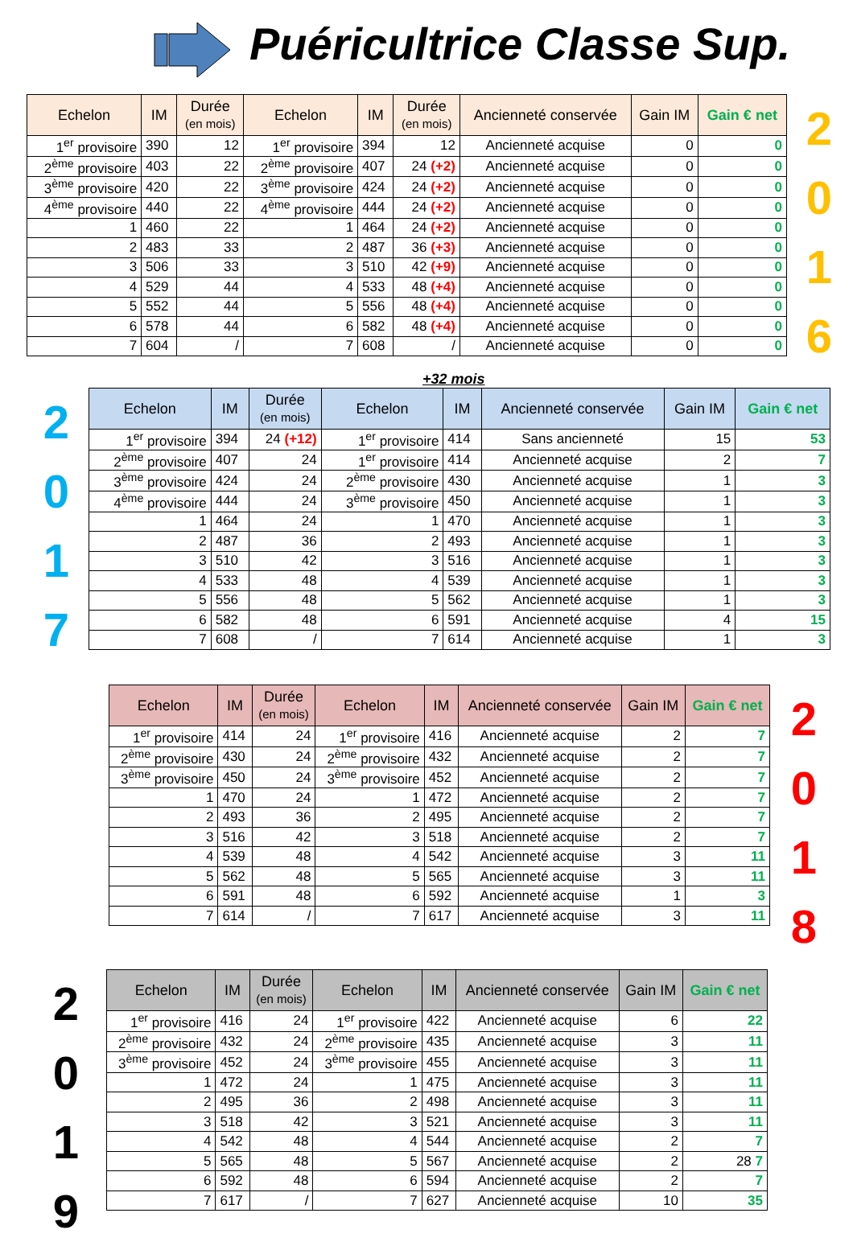Puéricultrice Classe Sup.
| Echelon | IM | Durée (en mois) | Echelon | IM | Durée (en mois) | Ancienneté conservée | Gain IM | Gain € net |
| --- | --- | --- | --- | --- | --- | --- | --- | --- |
| 1<sup>er</sup> provisoire | 390 | 12 | 1<sup>er</sup> provisoire | 394 | 12 | Ancienneté acquise | 0 | 0 |
| 2<sup>ème</sup> provisoire | 403 | 22 | 2<sup>ème</sup> provisoire | 407 | 24 (+2) | Ancienneté acquise | 0 | 0 |
| 3<sup>ème</sup> provisoire | 420 | 22 | 3<sup>ème</sup> provisoire | 424 | 24 (+2) | Ancienneté acquise | 0 | 0 |
| 4<sup>ème</sup> provisoire | 440 | 22 | 4<sup>ème</sup> provisoire | 444 | 24 (+2) | Ancienneté acquise | 0 | 0 |
| 1 | 460 | 22 | 1 | 464 | 24 (+2) | Ancienneté acquise | 0 | 0 |
| 2 | 483 | 33 | 2 | 487 | 36 (+3) | Ancienneté acquise | 0 | 0 |
| 3 | 506 | 33 | 3 | 510 | 42 (+9) | Ancienneté acquise | 0 | 0 |
| 4 | 529 | 44 | 4 | 533 | 48 (+4) | Ancienneté acquise | 0 | 0 |
| 5 | 552 | 44 | 5 | 556 | 48 (+4) | Ancienneté acquise | 0 | 0 |
| 6 | 578 | 44 | 6 | 582 | 48 (+4) | Ancienneté acquise | 0 | 0 |
| 7 | 604 | / | 7 | 608 | / | Ancienneté acquise | 0 | 0 |
2
0
1
6
+32 mois
2
0
1
7
| Echelon | IM | Durée (en mois) | Echelon | IM | Ancienneté conservée | Gain IM | Gain € net |
| --- | --- | --- | --- | --- | --- | --- | --- |
| 1<sup>er</sup> provisoire | 394 | 24 (+12) | 1<sup>er</sup> provisoire | 414 | Sans ancienneté | 15 | 53 |
| 2<sup>ème</sup> provisoire | 407 | 24 | 1<sup>er</sup> provisoire | 414 | Ancienneté acquise | 2 | 7 |
| 3<sup>ème</sup> provisoire | 424 | 24 | 2<sup>ème</sup> provisoire | 430 | Ancienneté acquise | 1 | 3 |
| 4<sup>ème</sup> provisoire | 444 | 24 | 3<sup>ème</sup> provisoire | 450 | Ancienneté acquise | 1 | 3 |
| 1 | 464 | 24 | 1 | 470 | Ancienneté acquise | 1 | 3 |
| 2 | 487 | 36 | 2 | 493 | Ancienneté acquise | 1 | 3 |
| 3 | 510 | 42 | 3 | 516 | Ancienneté acquise | 1 | 3 |
| 4 | 533 | 48 | 4 | 539 | Ancienneté acquise | 1 | 3 |
| 5 | 556 | 48 | 5 | 562 | Ancienneté acquise | 1 | 3 |
| 6 | 582 | 48 | 6 | 591 | Ancienneté acquise | 4 | 15 |
| 7 | 608 | / | 7 | 614 | Ancienneté acquise | 1 | 3 |
| Echelon | IM | Durée (en mois) | Echelon | IM | Ancienneté conservée | Gain IM | Gain € net |
| --- | --- | --- | --- | --- | --- | --- | --- |
| 1<sup>er</sup> provisoire | 414 | 24 | 1<sup>er</sup> provisoire | 416 | Ancienneté acquise | 2 | 7 |
| 2<sup>ème</sup> provisoire | 430 | 24 | 2<sup>ème</sup> provisoire | 432 | Ancienneté acquise | 2 | 7 |
| 3<sup>ème</sup> provisoire | 450 | 24 | 3<sup>ème</sup> provisoire | 452 | Ancienneté acquise | 2 | 7 |
| 1 | 470 | 24 | 1 | 472 | Ancienneté acquise | 2 | 7 |
| 2 | 493 | 36 | 2 | 495 | Ancienneté acquise | 2 | 7 |
| 3 | 516 | 42 | 3 | 518 | Ancienneté acquise | 2 | 7 |
| 4 | 539 | 48 | 4 | 542 | Ancienneté acquise | 3 | 11 |
| 5 | 562 | 48 | 5 | 565 | Ancienneté acquise | 3 | 11 |
| 6 | 591 | 48 | 6 | 592 | Ancienneté acquise | 1 | 3 |
| 7 | 614 | / | 7 | 617 | Ancienneté acquise | 3 | 11 |
2
0
1
8
2
0
1
9
| Echelon | IM | Durée (en mois) | Echelon | IM | Ancienneté conservée | Gain IM | Gain € net |
| --- | --- | --- | --- | --- | --- | --- | --- |
| 1<sup>er</sup> provisoire | 416 | 24 | 1<sup>er</sup> provisoire | 422 | Ancienneté acquise | 6 | 22 |
| 2<sup>ème</sup> provisoire | 432 | 24 | 2<sup>ème</sup> provisoire | 435 | Ancienneté acquise | 3 | 11 |
| 3<sup>ème</sup> provisoire | 452 | 24 | 3<sup>ème</sup> provisoire | 455 | Ancienneté acquise | 3 | 11 |
| 1 | 472 | 24 | 1 | 475 | Ancienneté acquise | 3 | 11 |
| 2 | 495 | 36 | 2 | 498 | Ancienneté acquise | 3 | 11 |
| 3 | 518 | 42 | 3 | 521 | Ancienneté acquise | 3 | 11 |
| 4 | 542 | 48 | 4 | 544 | Ancienneté acquise | 2 | 7 |
| 5 | 565 | 48 | 5 | 567 | Ancienneté acquise | 2 | 28 7 |
| 6 | 592 | 48 | 6 | 594 | Ancienneté acquise | 2 | 7 |
| 7 | 617 | / | 7 | 627 | Ancienneté acquise | 10 | 35 |